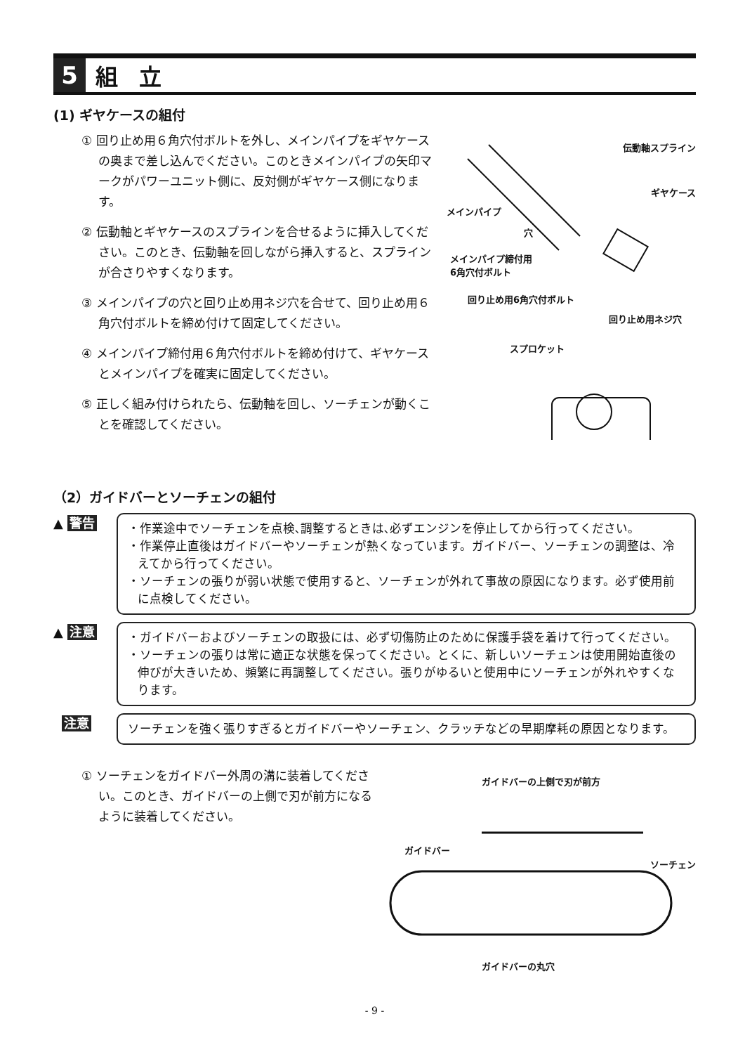5
組立
(1) ギヤケースの組付
① 回り止め用６角穴付ボルトを外し、メインパイプをギヤケースの奥まで差し込んでください。このときメインパイプの矢印マークがパワーユニット側に、反対側がギヤケース側になります。
② 伝動軸とギヤケースのスプラインを合せるように挿入してください。このとき、伝動軸を回しながら挿入すると、スプラインが合さりやすくなります。
③ メインパイプの穴と回り止め用ネジ穴を合せて、回り止め用６角穴付ボルトを締め付けて固定してください。
④ メインパイプ締付用６角穴付ボルトを締め付けて、ギヤケースとメインパイプを確実に固定してください。
⑤ 正しく組み付けられたら、伝動軸を回し、ソーチェンが動くことを確認してください。
伝動軸スプライン
ギヤケース
メインパイプ
穴
メインパイプ締付用
6角穴付ボルト
回り止め用6角穴付ボルト
回り止め用ネジ穴
スプロケット
（2）ガイドバーとソーチェンの組付
▲ 警告
・作業途中でソーチェンを点検､調整するときは､必ずエンジンを停止してから行ってください。
・作業停止直後はガイドバーやソーチェンが熱くなっています。ガイドバー、ソーチェンの調整は、冷えてから行ってください。
・ソーチェンの張りが弱い状態で使用すると、ソーチェンが外れて事故の原因になります。必ず使用前に点検してください。
▲ 注意
・ガイドバーおよびソーチェンの取扱には、必ず切傷防止のために保護手袋を着けて行ってください。
・ソーチェンの張りは常に適正な状態を保ってください。とくに、新しいソーチェンは使用開始直後の伸びが大きいため、頻繁に再調整してください。張りがゆるいと使用中にソーチェンが外れやすくなります。
注意
ソーチェンを強く張りすぎるとガイドバーやソーチェン、クラッチなどの早期摩耗の原因となります。
① ソーチェンをガイドバー外周の溝に装着してください。このとき、ガイドバーの上側で刃が前方になるように装着してください。
ガイドバーの上側で刃が前方
ガイドバー
ソーチェン
ガイドバーの丸穴
- 9 -